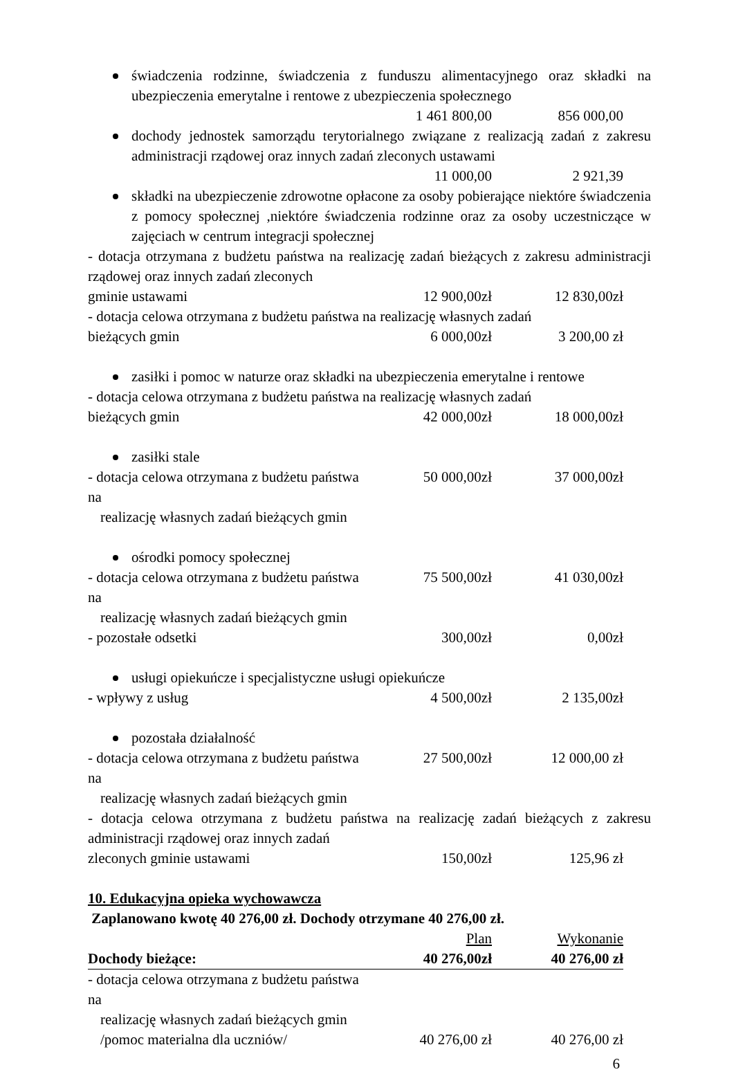świadczenia rodzinne, świadczenia z funduszu alimentacyjnego oraz składki na ubezpieczenia emerytalne i rentowe z ubezpieczenia społecznego
1 461 800,00 856 000,00
dochody jednostek samorządu terytorialnego związane z realizacją zadań z zakresu administracji rządowej oraz innych zadań zleconych ustawami
11 000,00 2 921,39
składki na ubezpieczenie zdrowotne opłacone za osoby pobierające niektóre świadczenia z pomocy społecznej ,niektóre świadczenia rodzinne oraz za osoby uczestniczące w zajęciach w centrum integracji społecznej
- dotacja otrzymana z budżetu państwa na realizację zadań bieżących z zakresu administracji rządowej oraz innych zadań zleconych
gminie ustawami 12 900,00zł 12 830,00zł
- dotacja celowa otrzymana z budżetu państwa na realizację własnych zadań
bieżących gmin 6 000,00zł 3 200,00 zł
zasiłki i pomoc w naturze oraz składki na ubezpieczenia emerytalne i rentowe
- dotacja celowa otrzymana z budżetu państwa na realizację własnych zadań
bieżących gmin 42 000,00zł 18 000,00zł
zasiłki stale
- dotacja celowa otrzymana z budżetu państwa na
realizację własnych zadań bieżących gmin 50 000,00zł 37 000,00zł
ośrodki pomocy społecznej
- dotacja celowa otrzymana z budżetu państwa na
realizację własnych zadań bieżących gmin 75 500,00zł 41 030,00zł
- pozostałe odsetki 300,00zł 0,00zł
usługi opiekuńcze i specjalistyczne usługi opiekuńcze
- wpływy z usług 4 500,00zł 2 135,00zł
pozostała działalność
- dotacja celowa otrzymana z budżetu państwa na
realizację własnych zadań bieżących gmin 27 500,00zł 12 000,00 zł
- dotacja celowa otrzymana z budżetu państwa na realizację zadań bieżących z zakresu administracji rządowej oraz innych zadań
zleconych gminie ustawami 150,00zł 125,96 zł
10. Edukacyjna opieka wychowawcza
Zaplanowano kwotę 40 276,00 zł. Dochody otrzymane 40 276,00 zł.
Plan Wykonanie
Dochody bieżące: 40 276,00zł 40 276,00 zł
- dotacja celowa otrzymana z budżetu państwa na
realizację własnych zadań bieżących gmin
/pomoc materialna dla uczniów/ 40 276,00 zł 40 276,00 zł
6